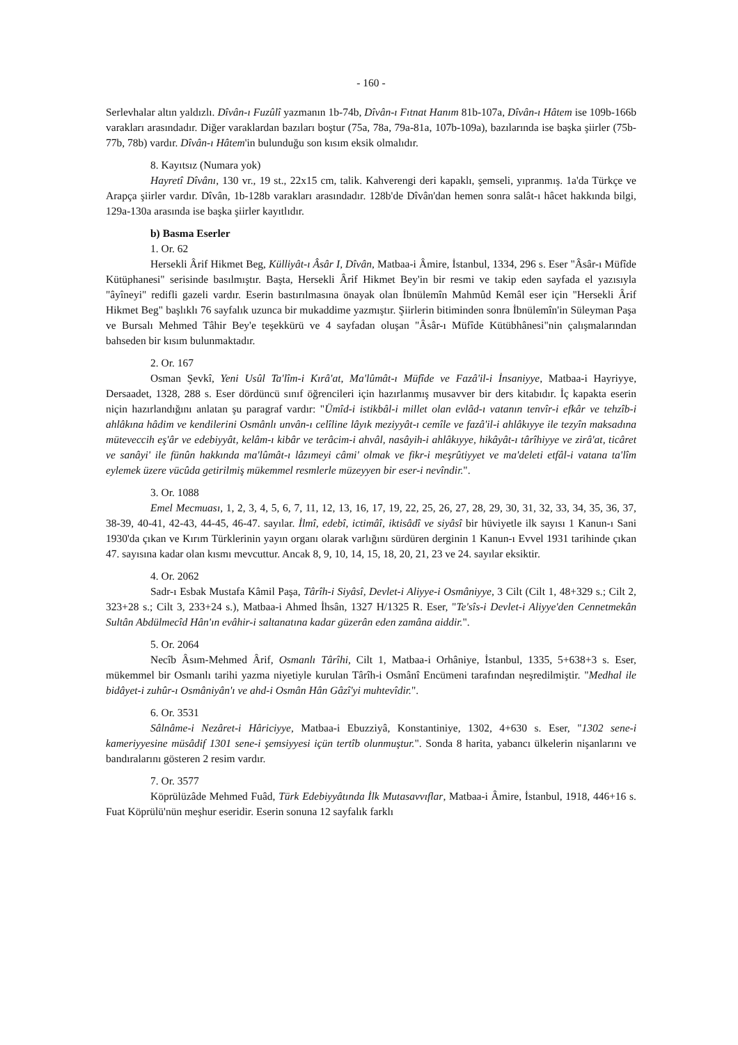- 160 -
Serlevhalar altın yaldızlı. Dîvân-ı Fuzûlî yazmanın 1b-74b, Dîvân-ı Fıtnat Hanım 81b-107a, Dîvân-ı Hâtem ise 109b-166b varakları arasındadır. Diğer varaklardan bazıları boştur (75a, 78a, 79a-81a, 107b-109a), bazılarında ise başka şiirler (75b-77b, 78b) vardır. Dîvân-ı Hâtem'in bulunduğu son kısım eksik olmalıdır.
8. Kayıtsız (Numara yok)
Hayretî Dîvânı, 130 vr., 19 st., 22x15 cm, talik. Kahverengi deri kapaklı, şemseli, yıpranmış. 1a'da Türkçe ve Arapça şiirler vardır. Dîvân, 1b-128b varakları arasındadır. 128b'de Dîvân'dan hemen sonra salât-ı hâcet hakkında bilgi, 129a-130a arasında ise başka şiirler kayıtlıdır.
b) Basma Eserler
1. Or. 62
Hersekli Ârif Hikmet Beg, Külliyât-ı Âsâr I, Dîvân, Matbaa-i Âmire, İstanbul, 1334, 296 s. Eser "Âsâr-ı Müfîde Kütüphanesi" serisinde basılmıştır. Başta, Hersekli Ârif Hikmet Bey'in bir resmi ve takip eden sayfada el yazısıyla "âyîneyi" redifli gazeli vardır. Eserin bastırılmasına önayak olan İbnülemîn Mahmûd Kemâl eser için "Hersekli Ârif Hikmet Beg" başlıklı 76 sayfalık uzunca bir mukaddime yazmıştır. Şiirlerin bitiminden sonra İbnülemîn'in Süleyman Paşa ve Bursalı Mehmed Tâhir Bey'e teşekkürü ve 4 sayfadan oluşan "Âsâr-ı Müfîde Kütübhânesi"nin çalışmalarından bahseden bir kısım bulunmaktadır.
2. Or. 167
Osman Şevkî, Yeni Usûl Ta'lîm-i Kırâ'at, Ma'lûmât-ı Müfîde ve Fazâ'il-i İnsaniyye, Matbaa-i Hayriyye, Dersaadet, 1328, 288 s. Eser dördüncü sınıf öğrencileri için hazırlanmış musavver bir ders kitabıdır. İç kapakta eserin niçin hazırlandığını anlatan şu paragraf vardır: "Ümîd-i istikbâl-i millet olan evlâd-ı vatanın tenvîr-i efkâr ve tehzîb-i ahlâkına hâdim ve kendilerini Osmânlı unvân-ı celîline lâyık meziyyât-ı cemîle ve fazâ'il-i ahlâkıyye ile tezyîn maksadına müteveccih eş'âr ve edebiyyât, kelâm-ı kibâr ve terâcim-i ahvâl, nasâyih-i ahlâkıyye, hikâyât-ı târîhiyye ve zirâ'at, ticâret ve sanâyi' ile fünûn hakkında ma'lûmât-ı lâzımeyi câmi' olmak ve fikr-i meşrûtiyyet ve ma'deleti etfâl-i vatana ta'lîm eylemek üzere vücûda getirilmiş mükemmel resmlerle müzeyyen bir eser-i nevîndir.".
3. Or. 1088
Emel Mecmuası, 1, 2, 3, 4, 5, 6, 7, 11, 12, 13, 16, 17, 19, 22, 25, 26, 27, 28, 29, 30, 31, 32, 33, 34, 35, 36, 37, 38-39, 40-41, 42-43, 44-45, 46-47. sayılar. İlmî, edebî, ictimâî, iktisâdî ve siyâsî bir hüviyetle ilk sayısı 1 Kanun-ı Sani 1930'da çıkan ve Kırım Türklerinin yayın organı olarak varlığını sürdüren derginin 1 Kanun-ı Evvel 1931 tarihinde çıkan 47. sayısına kadar olan kısmı mevcuttur. Ancak 8, 9, 10, 14, 15, 18, 20, 21, 23 ve 24. sayılar eksiktir.
4. Or. 2062
Sadr-ı Esbak Mustafa Kâmil Paşa, Târîh-i Siyâsî, Devlet-i Aliyye-i Osmâniyye, 3 Cilt (Cilt 1, 48+329 s.; Cilt 2, 323+28 s.; Cilt 3, 233+24 s.), Matbaa-i Ahmed İhsân, 1327 H/1325 R. Eser, "Te'sîs-i Devlet-i Aliyye'den Cennetmekân Sultân Abdülmecîd Hân'ın evâhir-i saltanatına kadar güzerân eden zamâna aiddir.".
5. Or. 2064
Necîb Âsım-Mehmed Ârif, Osmanlı Târîhi, Cilt 1, Matbaa-i Orhâniye, İstanbul, 1335, 5+638+3 s. Eser, mükemmel bir Osmanlı tarihi yazma niyetiyle kurulan Târîh-i Osmânî Encümeni tarafından neşredilmiştir. "Medhal ile bidâyet-i zuhûr-ı Osmâniyân'ı ve ahd-i Osmân Hân Gâzî'yi muhtevîdir.".
6. Or. 3531
Sâlnâme-i Nezâret-i Hâriciyye, Matbaa-i Ebuzziyâ, Konstantiniye, 1302, 4+630 s. Eser, "1302 sene-i kameriyyesine müsâdif 1301 sene-i şemsiyyesi içün tertîb olunmuştur.". Sonda 8 harita, yabancı ülkelerin nişanlarını ve bandıralarını gösteren 2 resim vardır.
7. Or. 3577
Köprülüzâde Mehmed Fuâd, Türk Edebiyyâtında İlk Mutasavvıflar, Matbaa-i Âmire, İstanbul, 1918, 446+16 s. Fuat Köprülü'nün meşhur eseridir. Eserin sonuna 12 sayfalık farklı